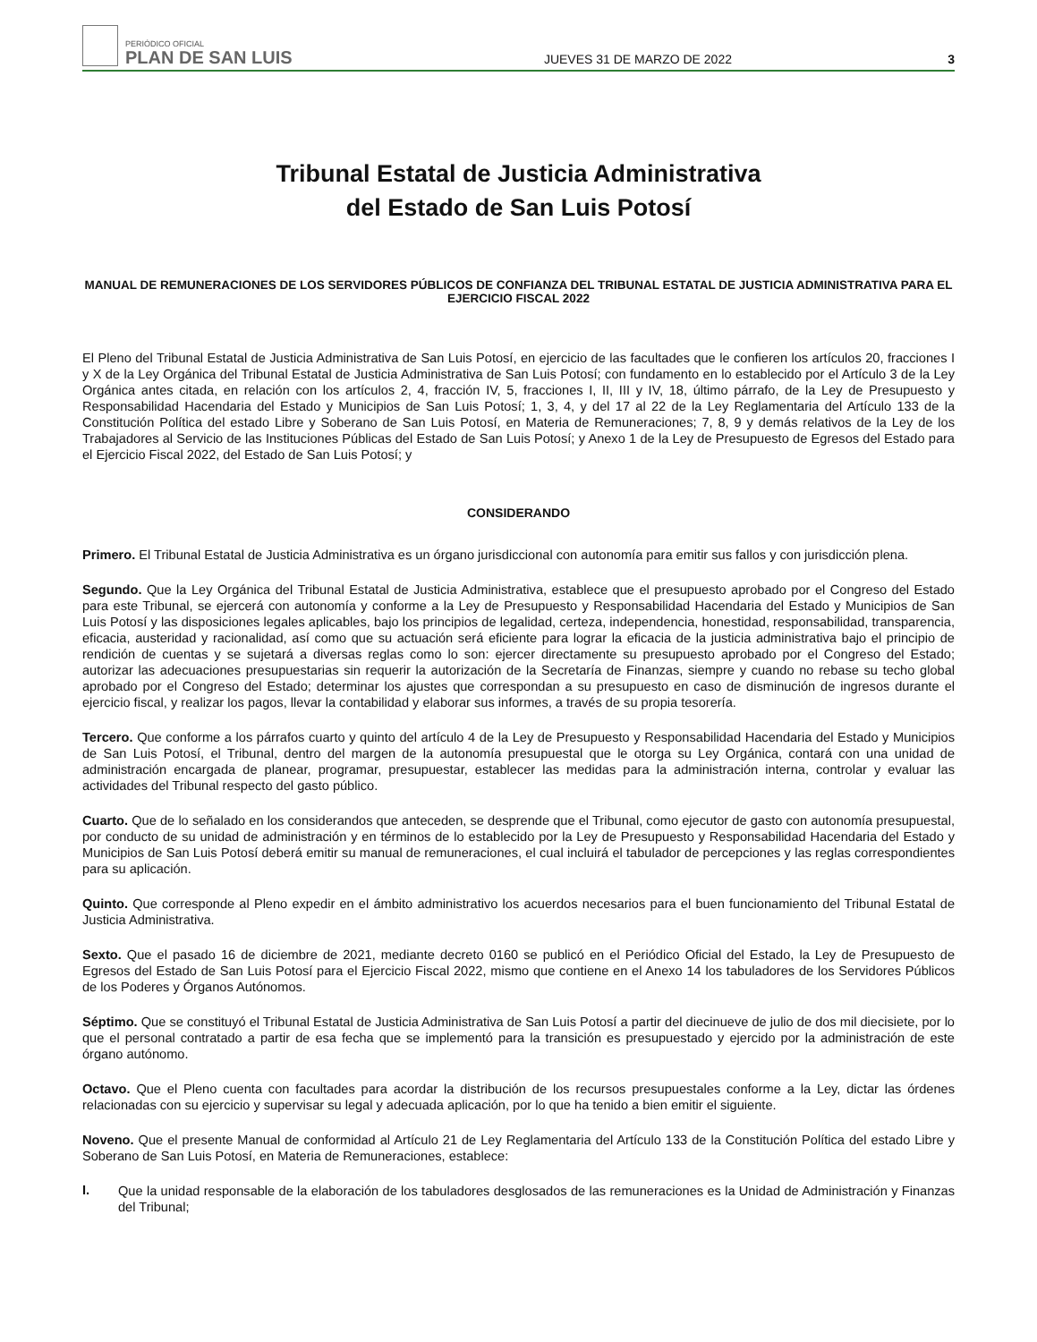PERIÓDICO OFICIAL
PLAN DE SAN LUIS
JUEVES 31 DE MARZO DE 2022
3
Tribunal Estatal de Justicia Administrativa
del Estado de San Luis Potosí
MANUAL DE REMUNERACIONES DE LOS SERVIDORES PÚBLICOS DE CONFIANZA DEL TRIBUNAL ESTATAL DE JUSTICIA ADMINISTRATIVA PARA EL EJERCICIO FISCAL 2022
El Pleno del Tribunal Estatal de Justicia Administrativa de San Luis Potosí, en ejercicio de las facultades que le confieren los artículos 20, fracciones I y X de la Ley Orgánica del Tribunal Estatal de Justicia Administrativa de San Luis Potosí; con fundamento en lo establecido por el Artículo 3 de la Ley Orgánica antes citada, en relación con los artículos 2, 4, fracción IV, 5, fracciones I, II, III y IV, 18, último párrafo, de la Ley de Presupuesto y Responsabilidad Hacendaria del Estado y Municipios de San Luis Potosí; 1, 3, 4, y del 17 al 22 de la Ley Reglamentaria del Artículo 133 de la Constitución Política del estado Libre y Soberano de San Luis Potosí, en Materia de Remuneraciones; 7, 8, 9 y demás relativos de la Ley de los Trabajadores al Servicio de las Instituciones Públicas del Estado de San Luis Potosí; y Anexo 1 de la Ley de Presupuesto de Egresos del Estado para el Ejercicio Fiscal 2022, del Estado de San Luis Potosí; y
CONSIDERANDO
Primero. El Tribunal Estatal de Justicia Administrativa es un órgano jurisdiccional con autonomía para emitir sus fallos y con jurisdicción plena.
Segundo. Que la Ley Orgánica del Tribunal Estatal de Justicia Administrativa, establece que el presupuesto aprobado por el Congreso del Estado para este Tribunal, se ejercerá con autonomía y conforme a la Ley de Presupuesto y Responsabilidad Hacendaria del Estado y Municipios de San Luis Potosí y las disposiciones legales aplicables, bajo los principios de legalidad, certeza, independencia, honestidad, responsabilidad, transparencia, eficacia, austeridad y racionalidad, así como que su actuación será eficiente para lograr la eficacia de la justicia administrativa bajo el principio de rendición de cuentas y se sujetará a diversas reglas como lo son: ejercer directamente su presupuesto aprobado por el Congreso del Estado; autorizar las adecuaciones presupuestarias sin requerir la autorización de la Secretaría de Finanzas, siempre y cuando no rebase su techo global aprobado por el Congreso del Estado; determinar los ajustes que correspondan a su presupuesto en caso de disminución de ingresos durante el ejercicio fiscal, y realizar los pagos, llevar la contabilidad y elaborar sus informes, a través de su propia tesorería.
Tercero. Que conforme a los párrafos cuarto y quinto del artículo 4 de la Ley de Presupuesto y Responsabilidad Hacendaria del Estado y Municipios de San Luis Potosí, el Tribunal, dentro del margen de la autonomía presupuestal que le otorga su Ley Orgánica, contará con una unidad de administración encargada de planear, programar, presupuestar, establecer las medidas para la administración interna, controlar y evaluar las actividades del Tribunal respecto del gasto público.
Cuarto. Que de lo señalado en los considerandos que anteceden, se desprende que el Tribunal, como ejecutor de gasto con autonomía presupuestal, por conducto de su unidad de administración y en términos de lo establecido por la Ley de Presupuesto y Responsabilidad Hacendaria del Estado y Municipios de San Luis Potosí deberá emitir su manual de remuneraciones, el cual incluirá el tabulador de percepciones y las reglas correspondientes para su aplicación.
Quinto. Que corresponde al Pleno expedir en el ámbito administrativo los acuerdos necesarios para el buen funcionamiento del Tribunal Estatal de Justicia Administrativa.
Sexto. Que el pasado 16 de diciembre de 2021, mediante decreto 0160 se publicó en el Periódico Oficial del Estado, la Ley de Presupuesto de Egresos del Estado de San Luis Potosí para el Ejercicio Fiscal 2022, mismo que contiene en el Anexo 14 los tabuladores de los Servidores Públicos de los Poderes y Órganos Autónomos.
Séptimo. Que se constituyó el Tribunal Estatal de Justicia Administrativa de San Luis Potosí a partir del diecinueve de julio de dos mil diecisiete, por lo que el personal contratado a partir de esa fecha que se implementó para la transición es presupuestado y ejercido por la administración de este órgano autónomo.
Octavo. Que el Pleno cuenta con facultades para acordar la distribución de los recursos presupuestales conforme a la Ley, dictar las órdenes relacionadas con su ejercicio y supervisar su legal y adecuada aplicación, por lo que ha tenido a bien emitir el siguiente.
Noveno. Que el presente Manual de conformidad al Artículo 21 de Ley Reglamentaria del Artículo 133 de la Constitución Política del estado Libre y Soberano de San Luis Potosí, en Materia de Remuneraciones, establece:
I.
Que la unidad responsable de la elaboración de los tabuladores desglosados de las remuneraciones es la Unidad de Administración y Finanzas del Tribunal;